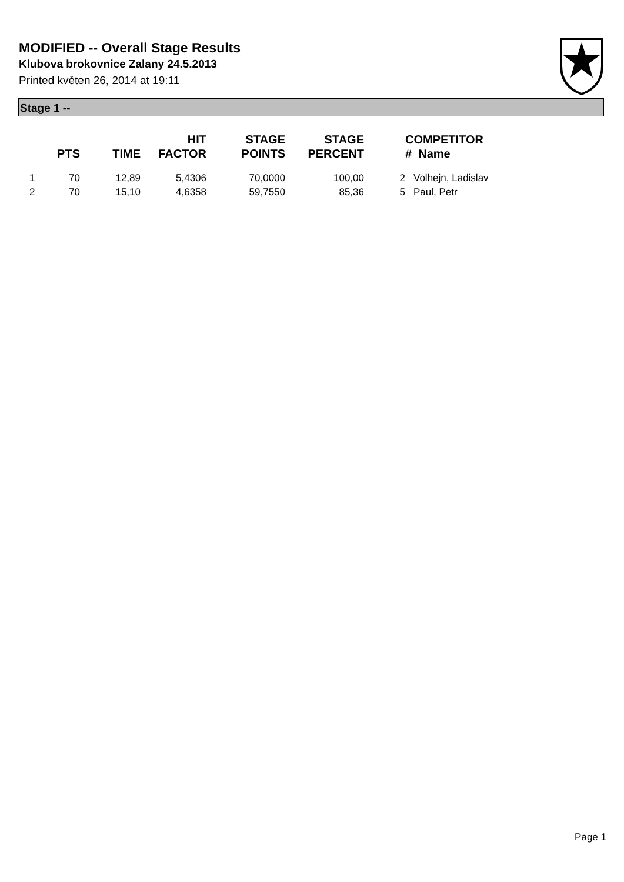MODIFIED -- Overall Stage Results
Klubova brokovnice Zalany 24.5.2013
Printed květen 26, 2014 at 19:11
Stage 1 --
| | PTS | TIME | HIT FACTOR | STAGE POINTS | STAGE PERCENT | | COMPETITOR # Name |
| --- | --- | --- | --- | --- | --- | --- | --- |
| 1 | 70 | 12,89 | 5,4306 | 70,0000 | 100,00 | 2 | Volhejn, Ladislav |
| 2 | 70 | 15,10 | 4,6358 | 59,7550 | 85,36 | 5 | Paul, Petr |
Page 1